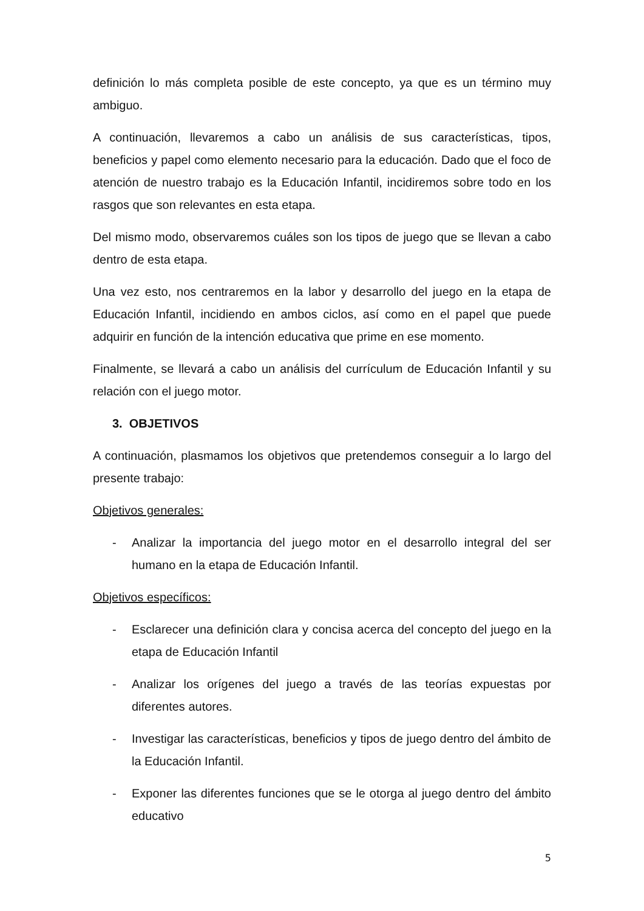definición lo más completa posible de este concepto, ya que es un término muy ambiguo.
A continuación, llevaremos a cabo un análisis de sus características, tipos, beneficios y papel como elemento necesario para la educación. Dado que el foco de atención de nuestro trabajo es la Educación Infantil, incidiremos sobre todo en los rasgos que son relevantes en esta etapa.
Del mismo modo, observaremos cuáles son los tipos de juego que se llevan a cabo dentro de esta etapa.
Una vez esto, nos centraremos en la labor y desarrollo del juego en la etapa de Educación Infantil, incidiendo en ambos ciclos, así como en el papel que puede adquirir en función de la intención educativa que prime en ese momento.
Finalmente, se llevará a cabo un análisis del currículum de Educación Infantil y su relación con el juego motor.
3. OBJETIVOS
A continuación, plasmamos los objetivos que pretendemos conseguir a lo largo del presente trabajo:
Objetivos generales:
- Analizar la importancia del juego motor en el desarrollo integral del ser humano en la etapa de Educación Infantil.
Objetivos específicos:
- Esclarecer una definición clara y concisa acerca del concepto del juego en la etapa de Educación Infantil
- Analizar los orígenes del juego a través de las teorías expuestas por diferentes autores.
- Investigar las características, beneficios y tipos de juego dentro del ámbito de la Educación Infantil.
- Exponer las diferentes funciones que se le otorga al juego dentro del ámbito educativo
5